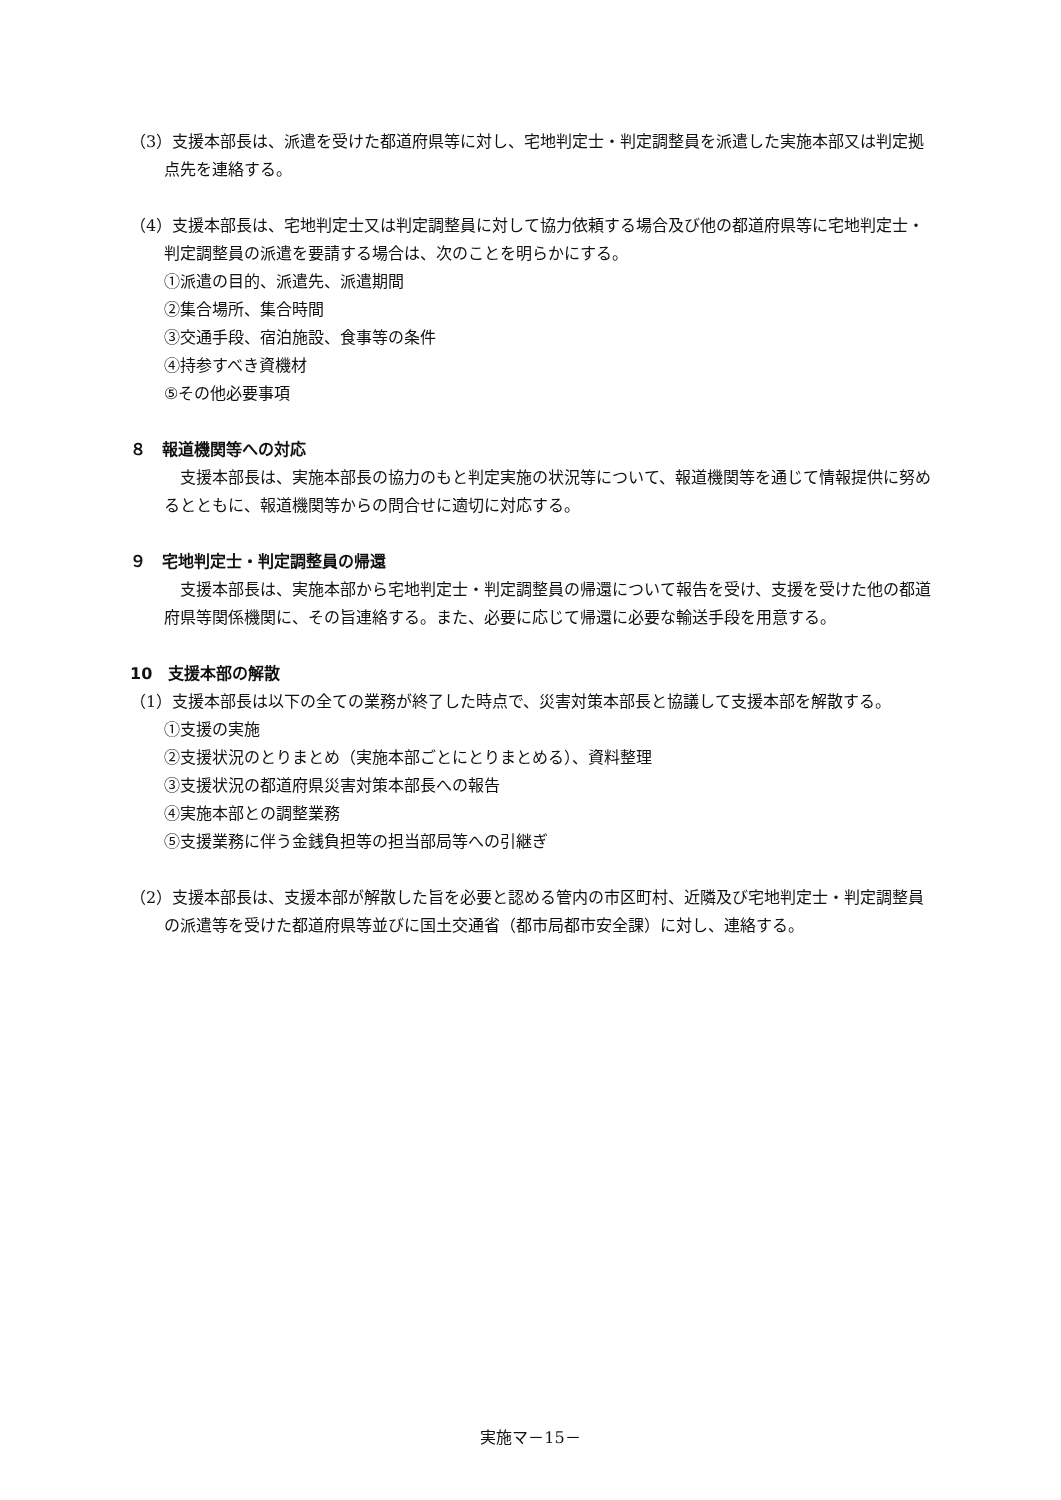（3）支援本部長は、派遣を受けた都道府県等に対し、宅地判定士・判定調整員を派遣した実施本部又は判定拠点先を連絡する。
（4）支援本部長は、宅地判定士又は判定調整員に対して協力依頼する場合及び他の都道府県等に宅地判定士・判定調整員の派遣を要請する場合は、次のことを明らかにする。
①派遣の目的、派遣先、派遣期間
②集合場所、集合時間
③交通手段、宿泊施設、食事等の条件
④持参すべき資機材
⑤その他必要事項
８　報道機関等への対応
　支援本部長は、実施本部長の協力のもと判定実施の状況等について、報道機関等を通じて情報提供に努めるとともに、報道機関等からの問合せに適切に対応する。
９　宅地判定士・判定調整員の帰還
　支援本部長は、実施本部から宅地判定士・判定調整員の帰還について報告を受け、支援を受けた他の都道府県等関係機関に、その旨連絡する。また、必要に応じて帰還に必要な輸送手段を用意する。
10　支援本部の解散
（1）支援本部長は以下の全ての業務が終了した時点で、災害対策本部長と協議して支援本部を解散する。
①支援の実施
②支援状況のとりまとめ（実施本部ごとにとりまとめる）、資料整理
③支援状況の都道府県災害対策本部長への報告
④実施本部との調整業務
⑤支援業務に伴う金銭負担等の担当部局等への引継ぎ
（2）支援本部長は、支援本部が解散した旨を必要と認める管内の市区町村、近隣及び宅地判定士・判定調整員の派遣等を受けた都道府県等並びに国土交通省（都市局都市安全課）に対し、連絡する。
実施マ－15－